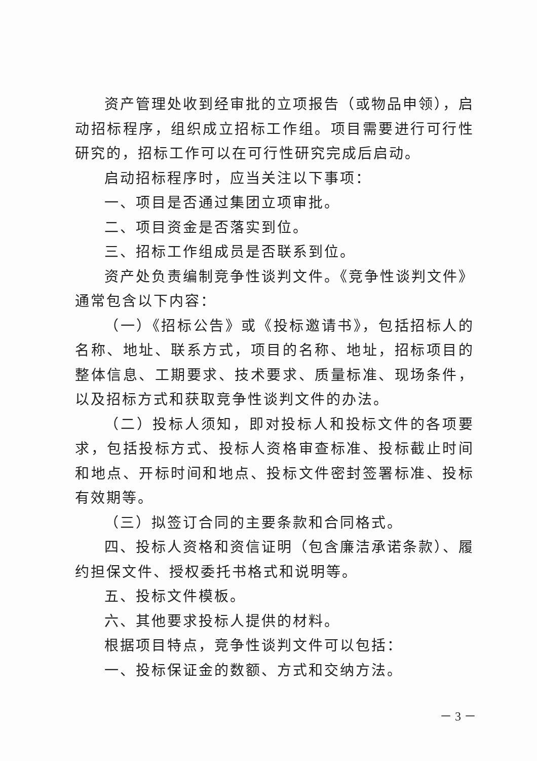资产管理处收到经审批的立项报告（或物品申领），启动招标程序，组织成立招标工作组。项目需要进行可行性研究的，招标工作可以在可行性研究完成后启动。
启动招标程序时，应当关注以下事项：
一、项目是否通过集团立项审批。
二、项目资金是否落实到位。
三、招标工作组成员是否联系到位。
资产处负责编制竞争性谈判文件。《竞争性谈判文件》通常包含以下内容：
（一）《招标公告》或《投标邀请书》，包括招标人的名称、地址、联系方式，项目的名称、地址，招标项目的整体信息、工期要求、技术要求、质量标准、现场条件，以及招标方式和获取竞争性谈判文件的办法。
（二）投标人须知，即对投标人和投标文件的各项要求，包括投标方式、投标人资格审查标准、投标截止时间和地点、开标时间和地点、投标文件密封签署标准、投标有效期等。
（三）拟签订合同的主要条款和合同格式。
四、投标人资格和资信证明（包含廉洁承诺条款）、履约担保文件、授权委托书格式和说明等。
五、投标文件模板。
六、其他要求投标人提供的材料。
根据项目特点，竞争性谈判文件可以包括：
一、投标保证金的数额、方式和交纳方法。
－ 3 －